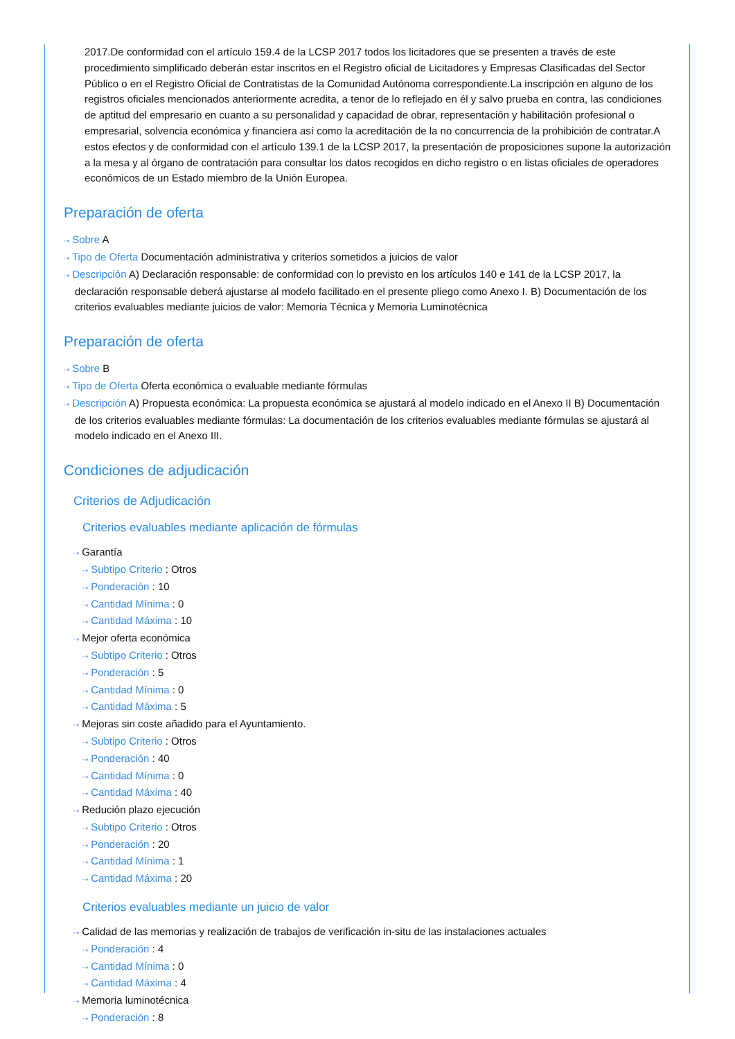2017.De conformidad con el artículo 159.4 de la LCSP 2017 todos los licitadores que se presenten a través de este procedimiento simplificado deberán estar inscritos en el Registro oficial de Licitadores y Empresas Clasificadas del Sector Público o en el Registro Oficial de Contratistas de la Comunidad Autónoma correspondiente.La inscripción en alguno de los registros oficiales mencionados anteriormente acredita, a tenor de lo reflejado en él y salvo prueba en contra, las condiciones de aptitud del empresario en cuanto a su personalidad y capacidad de obrar, representación y habilitación profesional o empresarial, solvencia económica y financiera así como la acreditación de la no concurrencia de la prohibición de contratar.A estos efectos y de conformidad con el artículo 139.1 de la LCSP 2017, la presentación de proposiciones supone la autorización a la mesa y al órgano de contratación para consultar los datos recogidos en dicho registro o en listas oficiales de operadores económicos de un Estado miembro de la Unión Europea.
Preparación de oferta
⇢ Sobre A
⇢ Tipo de Oferta Documentación administrativa y criterios sometidos a juicios de valor
⇢ Descripción A) Declaración responsable: de conformidad con lo previsto en los artículos 140 e 141 de la LCSP 2017, la declaración responsable deberá ajustarse al modelo facilitado en el presente pliego como Anexo I. B) Documentación de los criterios evaluables mediante juicios de valor: Memoria Técnica y Memoria Luminotécnica
Preparación de oferta
⇢ Sobre B
⇢ Tipo de Oferta Oferta económica o evaluable mediante fórmulas
⇢ Descripción A) Propuesta económica: La propuesta económica se ajustará al modelo indicado en el Anexo II B) Documentación de los criterios evaluables mediante fórmulas: La documentación de los criterios evaluables mediante fórmulas se ajustará al modelo indicado en el Anexo III.
Condiciones de adjudicación
Criterios de Adjudicación
Criterios evaluables mediante aplicación de fórmulas
⇢ Garantía
⇢ Subtipo Criterio : Otros
⇢ Ponderación : 10
⇢ Cantidad Mínima : 0
⇢ Cantidad Máxima : 10
⇢ Mejor oferta económica
⇢ Subtipo Criterio : Otros
⇢ Ponderación : 5
⇢ Cantidad Mínima : 0
⇢ Cantidad Máxima : 5
⇢ Mejoras sin coste añadido para el Ayuntamiento.
⇢ Subtipo Criterio : Otros
⇢ Ponderación : 40
⇢ Cantidad Mínima : 0
⇢ Cantidad Máxima : 40
⇢ Redución plazo ejecución
⇢ Subtipo Criterio : Otros
⇢ Ponderación : 20
⇢ Cantidad Mínima : 1
⇢ Cantidad Máxima : 20
Criterios evaluables mediante un juicio de valor
⇢ Calidad de las memorias y realización de trabajos de verificación in-situ de las instalaciones actuales
⇢ Ponderación : 4
⇢ Cantidad Mínima : 0
⇢ Cantidad Máxima : 4
⇢ Memoria luminotécnica
⇢ Ponderación : 8